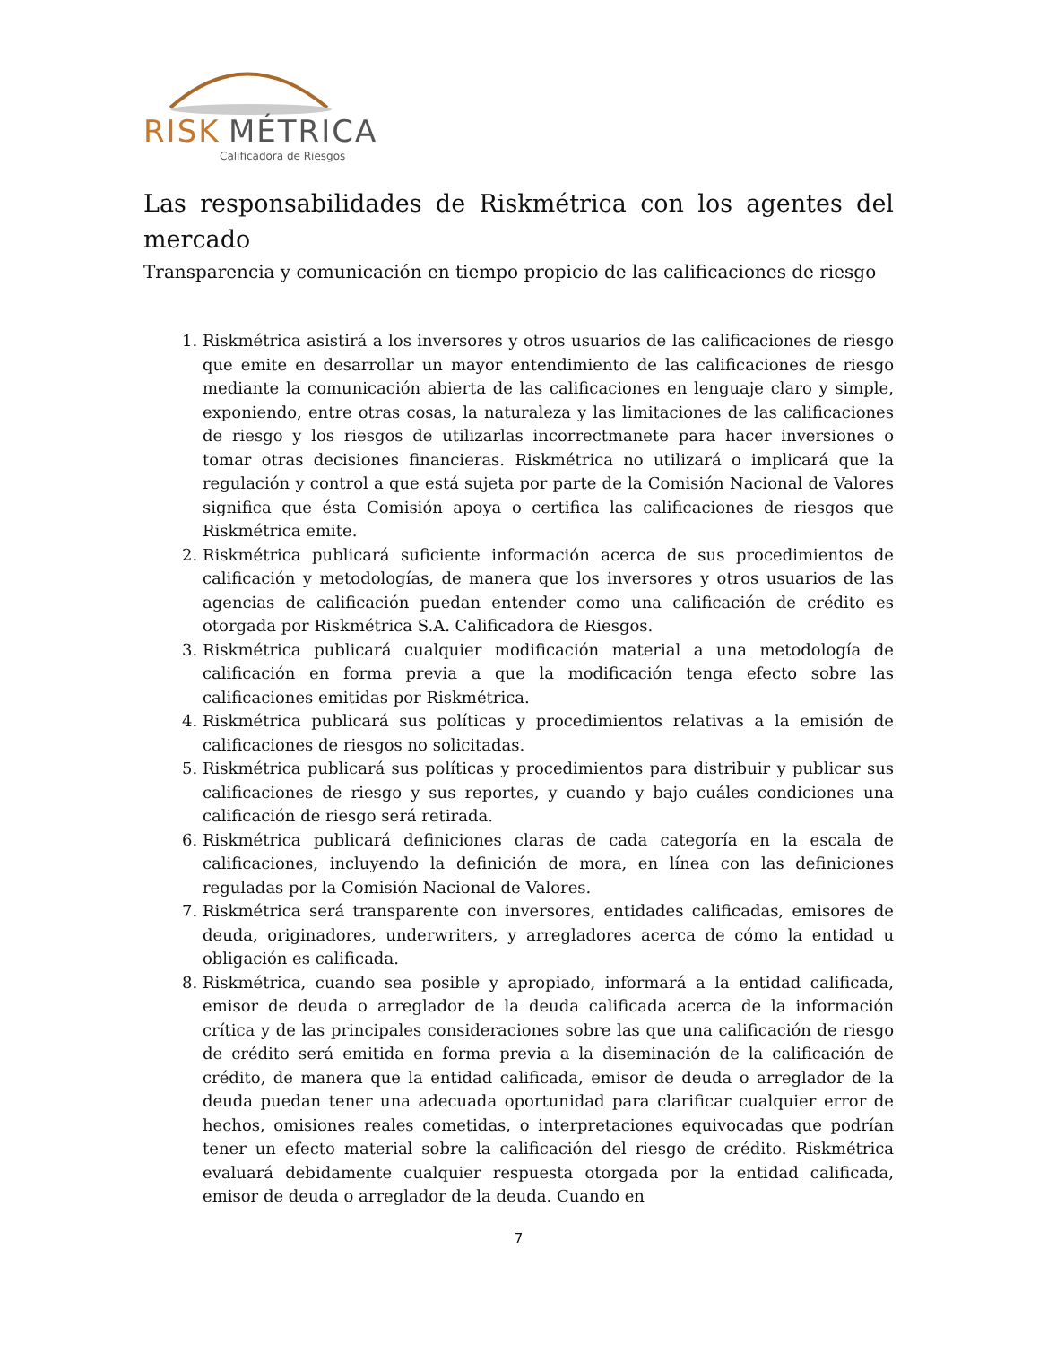RISK
MÉTRICA
Calificadora de Riesgos
Las responsabilidades de Riskmétrica con los agentes del mercado
Transparencia y comunicación en tiempo propicio de las calificaciones de riesgo
1. Riskmétrica asistirá a los inversores y otros usuarios de las calificaciones de riesgo que emite en desarrollar un mayor entendimiento de las calificaciones de riesgo mediante la comunicación abierta de las calificaciones en lenguaje claro y simple, exponiendo, entre otras cosas, la naturaleza y las limitaciones de las calificaciones de riesgo y los riesgos de utilizarlas incorrectmanete para hacer inversiones o tomar otras decisiones financieras. Riskmétrica no utilizará o implicará que la regulación y control a que está sujeta por parte de la Comisión Nacional de Valores significa que ésta Comisión apoya o certifica las calificaciones de riesgos que Riskmétrica emite.
2. Riskmétrica publicará suficiente información acerca de sus procedimientos de calificación y metodologías, de manera que los inversores y otros usuarios de las agencias de calificación puedan entender como una calificación de crédito es otorgada por Riskmétrica S.A. Calificadora de Riesgos.
3. Riskmétrica publicará cualquier modificación material a una metodología de calificación en forma previa a que la modificación tenga efecto sobre las calificaciones emitidas por Riskmétrica.
4. Riskmétrica publicará sus políticas y procedimientos relativas a la emisión de calificaciones de riesgos no solicitadas.
5. Riskmétrica publicará sus políticas y procedimientos para distribuir y publicar sus calificaciones de riesgo y sus reportes, y cuando y bajo cuáles condiciones una calificación de riesgo será retirada.
6. Riskmétrica publicará definiciones claras de cada categoría en la escala de calificaciones, incluyendo la definición de mora, en línea con las definiciones reguladas por la Comisión Nacional de Valores.
7. Riskmétrica será transparente con inversores, entidades calificadas, emisores de deuda, originadores, underwriters, y arregladores acerca de cómo la entidad u obligación es calificada.
8. Riskmétrica, cuando sea posible y apropiado, informará a la entidad calificada, emisor de deuda o arreglador de la deuda calificada acerca de la información crítica y de las principales consideraciones sobre las que una calificación de riesgo de crédito será emitida en forma previa a la diseminación de la calificación de crédito, de manera que la entidad calificada, emisor de deuda o arreglador de la deuda puedan tener una adecuada oportunidad para clarificar cualquier error de hechos, omisiones reales cometidas, o interpretaciones equivocadas que podrían tener un efecto material sobre la calificación del riesgo de crédito. Riskmétrica evaluará debidamente cualquier respuesta otorgada por la entidad calificada, emisor de deuda o arreglador de la deuda. Cuando en
7